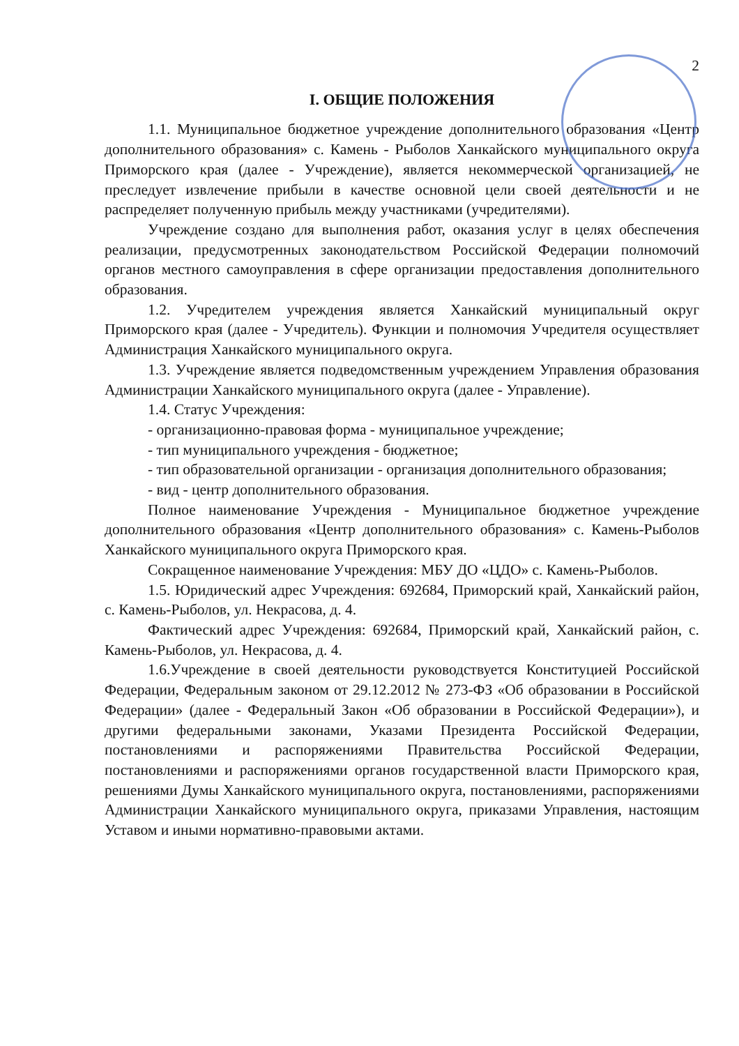2
I. ОБЩИЕ ПОЛОЖЕНИЯ
1.1. Муниципальное бюджетное учреждение дополнительного образования «Центр дополнительного образования» с. Камень - Рыболов Ханкайского муниципального округа Приморского края (далее - Учреждение), является некоммерческой организацией, не преследует извлечение прибыли в качестве основной цели своей деятельности и не распределяет полученную прибыль между участниками (учредителями).
Учреждение создано для выполнения работ, оказания услуг в целях обеспечения реализации, предусмотренных законодательством Российской Федерации полномочий органов местного самоуправления в сфере организации предоставления дополнительного образования.
1.2. Учредителем учреждения является Ханкайский муниципальный округ Приморского края (далее - Учредитель). Функции и полномочия Учредителя осуществляет Администрация Ханкайского муниципального округа.
1.3. Учреждение является подведомственным учреждением Управления образования Администрации Ханкайского муниципального округа (далее - Управление).
1.4. Статус Учреждения:
- организационно-правовая форма - муниципальное учреждение;
- тип муниципального учреждения - бюджетное;
- тип образовательной организации - организация дополнительного образования;
- вид - центр дополнительного образования.
Полное наименование Учреждения - Муниципальное бюджетное учреждение дополнительного образования «Центр дополнительного образования» с. Камень-Рыболов Ханкайского муниципального округа Приморского края.
Сокращенное наименование Учреждения: МБУ ДО «ЦДО» с. Камень-Рыболов.
1.5. Юридический адрес Учреждения: 692684, Приморский край, Ханкайский район, с. Камень-Рыболов, ул. Некрасова, д. 4.
Фактический адрес Учреждения: 692684, Приморский край, Ханкайский район, с. Камень-Рыболов, ул. Некрасова, д. 4.
1.6.Учреждение в своей деятельности руководствуется Конституцией Российской Федерации, Федеральным законом от 29.12.2012 № 273-ФЗ «Об образовании в Российской Федерации» (далее - Федеральный Закон «Об образовании в Российской Федерации»), и другими федеральными законами, Указами Президента Российской Федерации, постановлениями и распоряжениями Правительства Российской Федерации, постановлениями и распоряжениями органов государственной власти Приморского края, решениями Думы Ханкайского муниципального округа, постановлениями, распоряжениями Администрации Ханкайского муниципального округа, приказами Управления, настоящим Уставом и иными нормативно-правовыми актами.